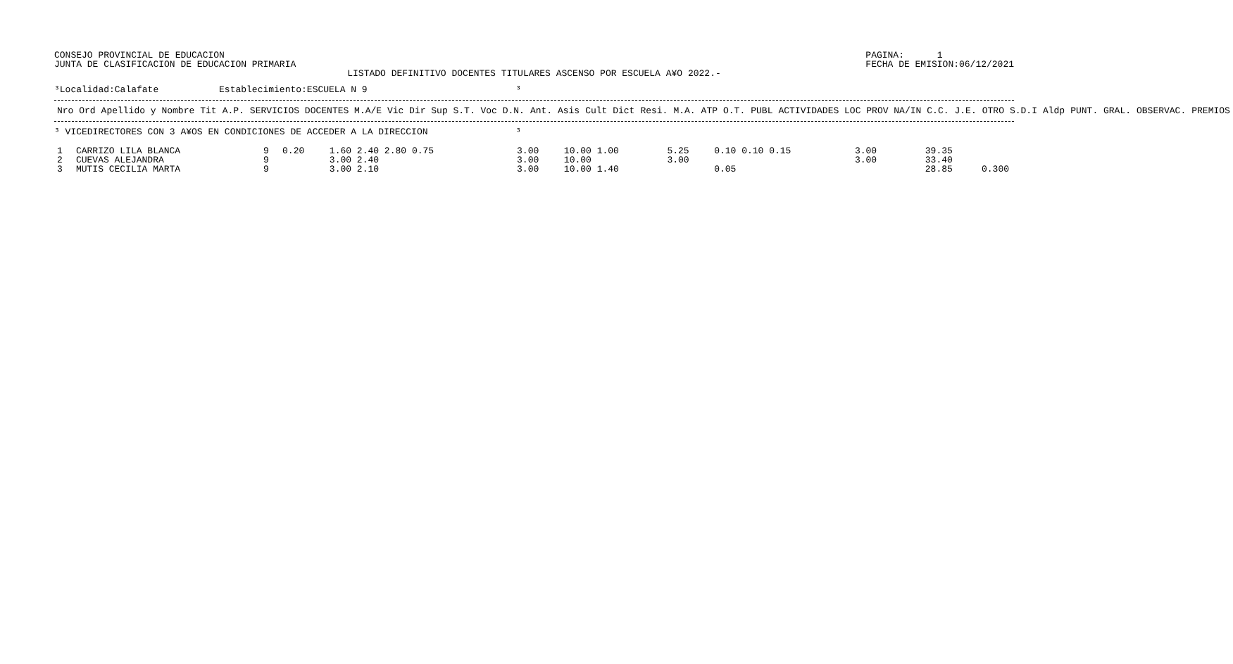CONSEJO PROVINCIAL DE EDUCACION
JUNTA DE CLASIFICACION DE EDUCACION PRIMARIA
PAGINA:      1
FECHA DE EMISION:06/12/2021
LISTADO DEFINITIVO DOCENTES TITULARES ASCENSO POR ESCUELA A¥O 2022.-
³Localidad:Calafate           Establecimiento:ESCUELA N 9                           ³
| Nro Ord | Apellido y Nombre | Tit | A.P. | SERVICIOS DOCENTES M.A/E Vic Dir Sup S.T. Voc D.N. | Ant. Asis | Cult Dict | Resi. | M.A. | ATP | O.T. | PUBL | ACTIVIDADES LOC PROV NA/IN | C.C. | J.E. | OTRO | S.D.I | Aldp | PUNT. GRAL. | OBSERVAC. | PREMIOS |
| --- | --- | --- | --- | --- | --- | --- | --- | --- | --- | --- | --- | --- | --- | --- | --- | --- | --- | --- | --- | --- |
³ VICEDIRECTORES CON 3 A¥OS EN CONDICIONES DE ACCEDER A LA DIRECCION                ³
| 1 | CARRIZO LILA BLANCA | 9 | 0.20 | 1.60 2.40 2.80 0.75 | 3.00 | 10.00 1.00 | 5.25 | 0.10 0.10 0.15 | 3.00 | 39.35 | |
| 2 | CUEVAS ALEJANDRA | 9 | | 3.00 2.40 | 3.00 | 10.00 | 3.00 | | 3.00 | 33.40 | |
| 3 | MUTIS CECILIA MARTA | 9 | | 3.00 2.10 | 3.00 | 10.00 1.40 | | 0.05 | | 28.85 | 0.300 |